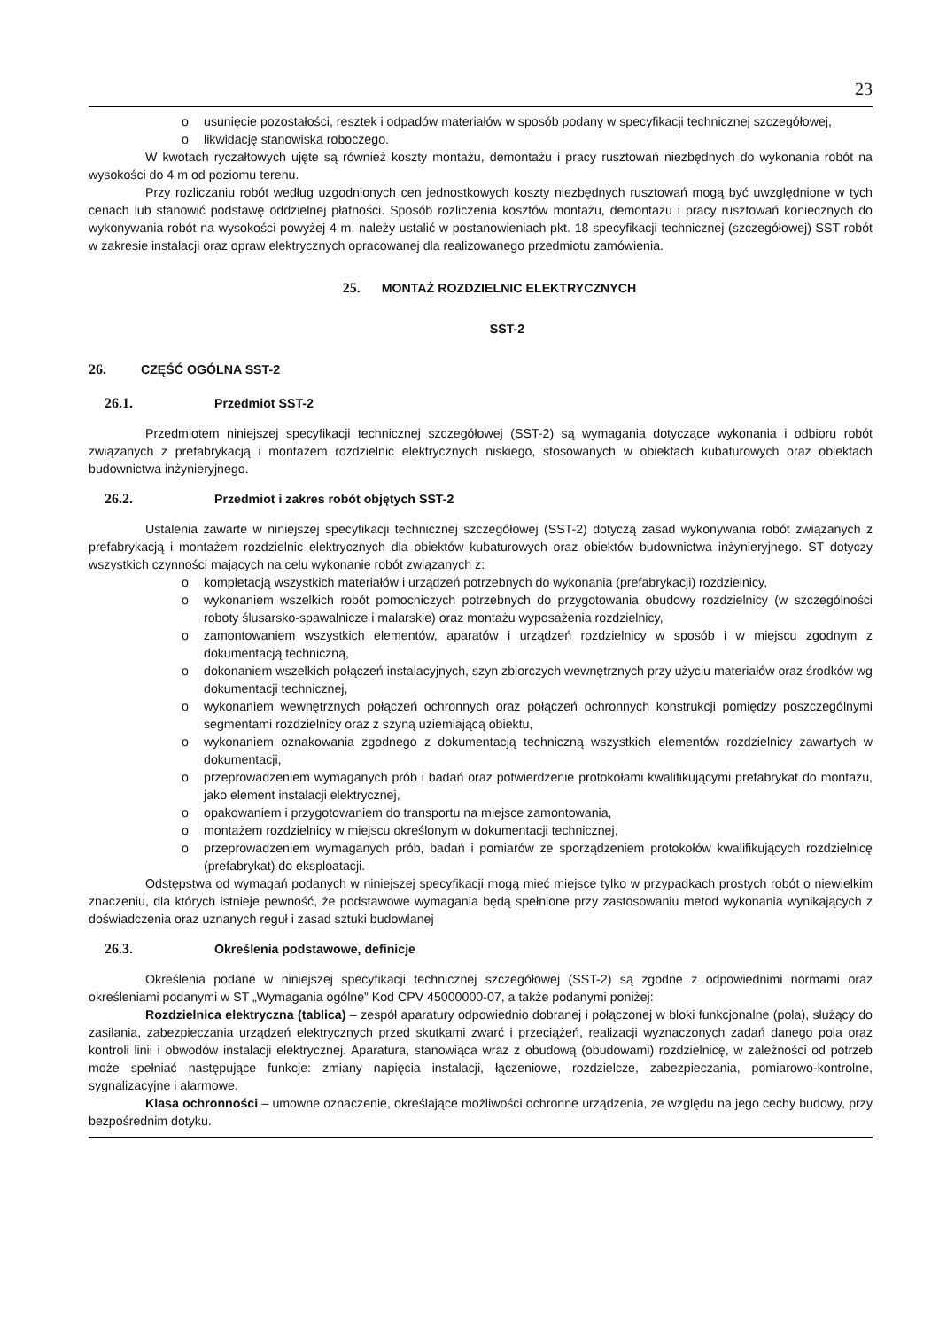23
usunięcie pozostałości, resztek i odpadów materiałów w sposób podany w specyfikacji technicznej szczegółowej,
likwidację stanowiska roboczego.
W kwotach ryczałtowych ujęte są również koszty montażu, demontażu i pracy rusztowań niezbędnych do wykonania robót na wysokości do 4 m od poziomu terenu.
Przy rozliczaniu robót według uzgodnionych cen jednostkowych koszty niezbędnych rusztowań mogą być uwzględnione w tych cenach lub stanowić podstawę oddzielnej płatności. Sposób rozliczenia kosztów montażu, demontażu i pracy rusztowań koniecznych do wykonywania robót na wysokości powyżej 4 m, należy ustalić w postanowieniach pkt. 18 specyfikacji technicznej (szczegółowej) SST robót w zakresie instalacji oraz opraw elektrycznych opracowanej dla realizowanego przedmiotu zamówienia.
25. MONTAŻ ROZDZIELNIC ELEKTRYCZNYCH
SST-2
26. CZĘŚĆ OGÓLNA SST-2
26.1. Przedmiot SST-2
Przedmiotem niniejszej specyfikacji technicznej szczegółowej (SST-2) są wymagania dotyczące wykonania i odbioru robót związanych z prefabrykacją i montażem rozdzielnic elektrycznych niskiego, stosowanych w obiektach kubaturowych oraz obiektach budownictwa inżynieryjnego.
26.2. Przedmiot i zakres robót objętych SST-2
Ustalenia zawarte w niniejszej specyfikacji technicznej szczegółowej (SST-2) dotyczą zasad wykonywania robót związanych z prefabrykacją i montażem rozdzielnic elektrycznych dla obiektów kubaturowych oraz obiektów budownictwa inżynieryjnego. ST dotyczy wszystkich czynności mających na celu wykonanie robót związanych z:
kompletacją wszystkich materiałów i urządzeń potrzebnych do wykonania (prefabrykacji) rozdzielnicy,
wykonaniem wszelkich robót pomocniczych potrzebnych do przygotowania obudowy rozdzielnicy (w szczególności roboty ślusarsko-spawalnicze i malarskie) oraz montażu wyposażenia rozdzielnicy,
zamontowaniem wszystkich elementów, aparatów i urządzeń rozdzielnicy w sposób i w miejscu zgodnym z dokumentacją techniczną,
dokonaniem wszelkich połączeń instalacyjnych, szyn zbiorczych wewnętrznych przy użyciu materiałów oraz środków wg dokumentacji technicznej,
wykonaniem wewnętrznych połączeń ochronnych oraz połączeń ochronnych konstrukcji pomiędzy poszczególnymi segmentami rozdzielnicy oraz z szyną uziemiającą obiektu,
wykonaniem oznakowania zgodnego z dokumentacją techniczną wszystkich elementów rozdzielnicy zawartych w dokumentacji,
przeprowadzeniem wymaganych prób i badań oraz potwierdzenie protokołami kwalifikującymi prefabrykat do montażu, jako element instalacji elektrycznej,
opakowaniem i przygotowaniem do transportu na miejsce zamontowania,
montażem rozdzielnicy w miejscu określonym w dokumentacji technicznej,
przeprowadzeniem wymaganych prób, badań i pomiarów ze sporządzeniem protokołów kwalifikujących rozdzielnicę (prefabrykat) do eksploatacji.
Odstępstwa od wymagań podanych w niniejszej specyfikacji mogą mieć miejsce tylko w przypadkach prostych robót o niewielkim znaczeniu, dla których istnieje pewność, że podstawowe wymagania będą spełnione przy zastosowaniu metod wykonania wynikających z doświadczenia oraz uznanych reguł i zasad sztuki budowlanej
26.3. Określenia podstawowe, definicje
Określenia podane w niniejszej specyfikacji technicznej szczegółowej (SST-2) są zgodne z odpowiednimi normami oraz określeniami podanymi w ST „Wymagania ogólne” Kod CPV 45000000-07, a także podanymi poniżej:
Rozdzielnica elektryczna (tablica) – zespół aparatury odpowiednio dobranej i połączonej w bloki funkcjonalne (pola), służący do zasilania, zabezpieczania urządzeń elektrycznych przed skutkami zwarć i przeciążeń, realizacji wyznaczonych zadań danego pola oraz kontroli linii i obwodów instalacji elektrycznej. Aparatura, stanowiąca wraz z obudową (obudowami) rozdzielnicę, w zależności od potrzeb może spełniać następujące funkcje: zmiany napięcia instalacji, łączeniowe, rozdzielcze, zabezpieczania, pomiarowo-kontrolne, sygnalizacyjne i alarmowe.
Klasa ochronności – umowne oznaczenie, określające możliwości ochronne urządzenia, ze względu na jego cechy budowy, przy bezpośrednim dotyku.